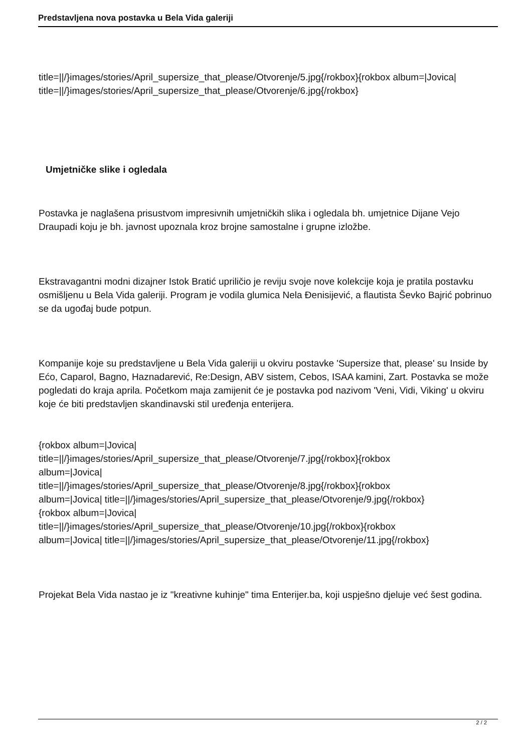Predstavljena nova postavka u Bela Vida galeriji
title=||/}images/stories/April_supersize_that_please/Otvorenje/5.jpg{/rokbox}{rokbox album=|Jovica| title=||/}images/stories/April_supersize_that_please/Otvorenje/6.jpg{/rokbox}
Umjetničke slike i ogledala
Postavka je naglašena prisustvom impresivnih umjetničkih slika i ogledala bh. umjetnice Dijane Vejo Draupadi koju je bh. javnost upoznala kroz brojne samostalne i grupne izložbe.
Ekstravagantni modni dizajner Istok Bratić upriličio je reviju svoje nove kolekcije koja je pratila postavku osmišljenu u Bela Vida galeriji. Program je vodila glumica Nela Đenisijević, a flautista Ševko Bajrić pobrinuo se da ugođaj bude potpun.
Kompanije koje su predstavljene u Bela Vida galeriji u okviru postavke 'Supersize that, please' su Inside by Ećo, Caparol, Bagno, Haznadarević, Re:Design, ABV sistem, Cebos, ISAA kamini, Zart. Postavka se može pogledati do kraja aprila. Početkom maja zamijenit će je postavka pod nazivom 'Veni, Vidi, Viking' u okviru koje će biti predstavljen skandinavski stil uređenja enterijera.
{rokbox album=|Jovica|
title=||/}images/stories/April_supersize_that_please/Otvorenje/7.jpg{/rokbox}{rokbox
album=|Jovica|
title=||/}images/stories/April_supersize_that_please/Otvorenje/8.jpg{/rokbox}{rokbox
album=|Jovica| title=||/}images/stories/April_supersize_that_please/Otvorenje/9.jpg{/rokbox}
{rokbox album=|Jovica|
title=||/}images/stories/April_supersize_that_please/Otvorenje/10.jpg{/rokbox}{rokbox
album=|Jovica| title=||/}images/stories/April_supersize_that_please/Otvorenje/11.jpg{/rokbox}
Projekat Bela Vida nastao je iz "kreativne kuhinje" tima Enterijer.ba, koji uspješno djeluje već šest godina.
2 / 2